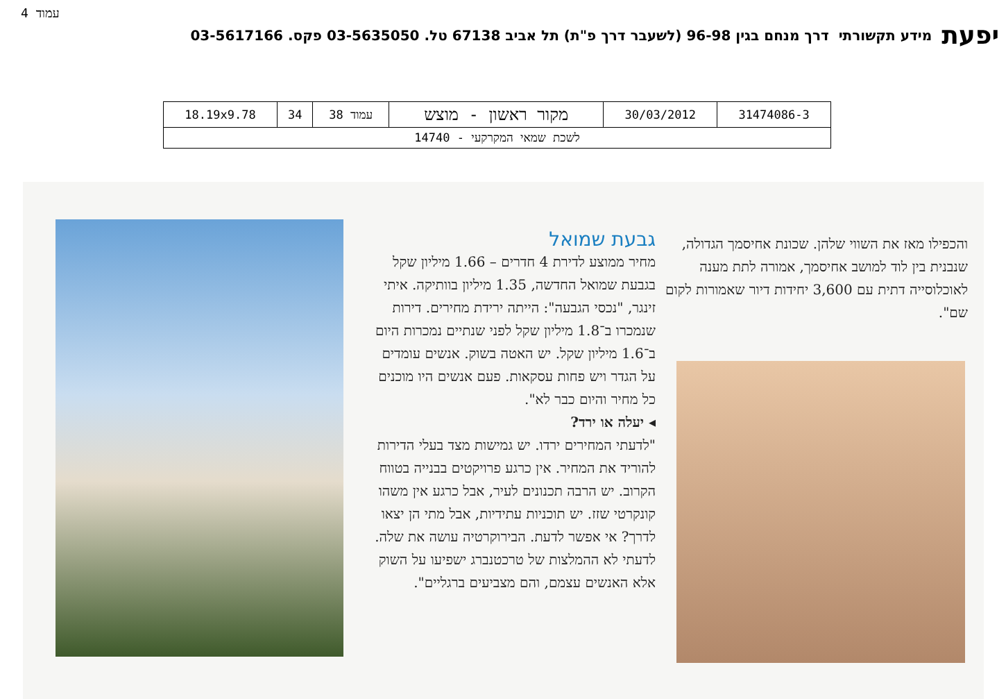עמוד 4
יפעת מידע תקשורתי דרך מנחם בגין 96-98 (לשעבר דרך פ"ת) תל אביב 67138 טל. 03-5635050 פקס. 03-5617166
| 31474086-3 | 30/03/2012 | מקור ראשון - מוצש | עמוד 38 | 34 | 18.19x9.78 |
| לשכת שמאי המקרקעי - 14740 | | | | | |
והכפילו מאז את השווי שלהן. שכונת אחיסמך הגדולה, שנבנית בין לוד למושב אחיסמך, אמורה לתת מענה לאוכלוסייה דתית עם 3,600 יחידות דיור שאמורות לקום שם".
גבעת שמואל
מחיר ממוצע לדירת 4 חדרים – 1.66 מיליון שקל בגבעת שמואל החדשה, 1.35 מיליון בוותיקה. איתי זינגר, "נכסי הגבעה": הייתה ירידת מחירים. דירות שנמכרו ב־1.8 מיליון שקל לפני שנתיים נמכרות היום ב־1.6 מיליון שקל. יש האטה בשוק. אנשים עומדים על הגדר ויש פחות עסקאות. פעם אנשים היו מוכנים כל מחיר והיום כבר לא".
◂ יעלה או ירד?
"לדעתי המחירים ירדו. יש גמישות מצד בעלי הדירות להוריד את המחיר. אין כרגע פרויקטים בבנייה בטווח הקרוב. יש הרבה תכנונים לעיר, אבל כרגע אין משהו קונקרטי שזז. יש תוכניות עתידיות, אבל מתי הן יצאו לדרך? אי אפשר לדעת. הבירוקרטיה עושה את שלה. לדעתי לא ההמלצות של טרכטנברג ישפיעו על השוק אלא האנשים עצמם, והם מצביעים ברגליים".